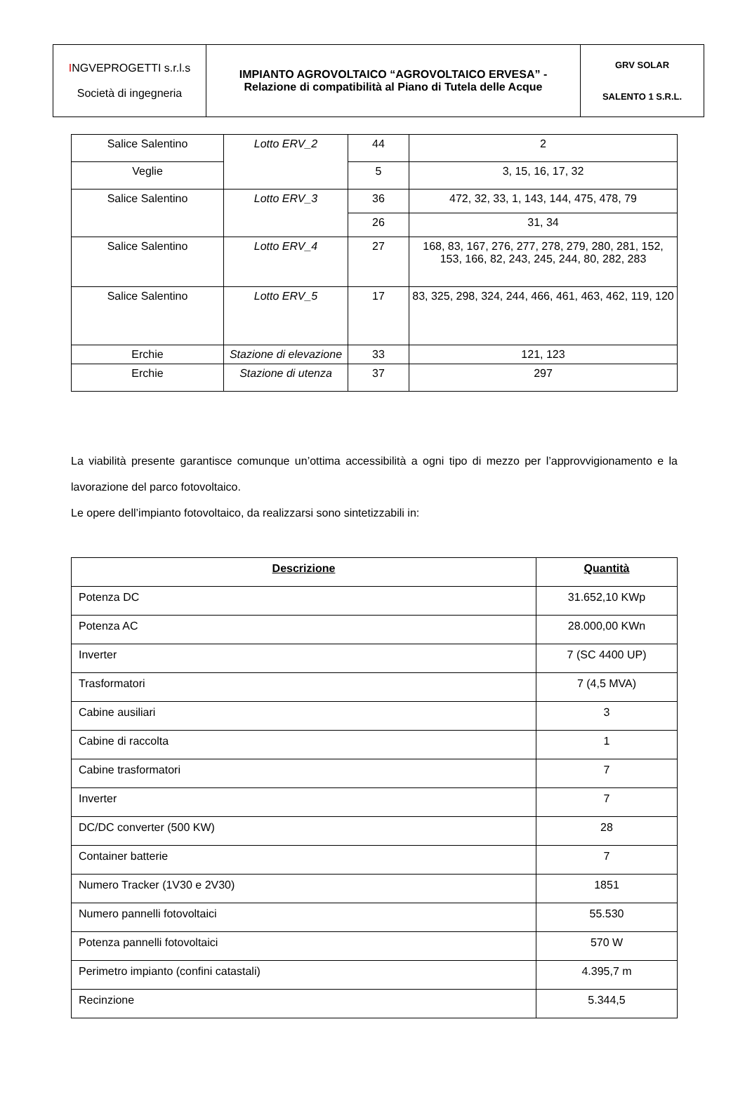| I NGVEPROGETTI s.r.l.s Società di ingegneria | IMPIANTO AGROVOLTAICO “AGROVOLTAICO ERVESA” - Relazione di compatibilità al Piano di Tutela delle Acque | GRV SOLAR SALENTO 1 S.R.L. |
| Salice Salentino | Lotto ERV_2 | 44 | 2 |
| Veglie | | 5 | 3, 15, 16, 17, 32 |
| Salice Salentino | Lotto ERV_3 | 36 | 472, 32, 33, 1, 143, 144, 475, 478, 79 |
| | | 26 | 31, 34 |
| Salice Salentino | Lotto ERV_4 | 27 | 168, 83, 167, 276, 277, 278, 279, 280, 281, 152, 153, 166, 82, 243, 245, 244, 80, 282, 283 |
| Salice Salentino | Lotto ERV_5 | 17 | 83, 325, 298, 324, 244, 466, 461, 463, 462, 119, 120 |
| Erchie | Stazione di elevazione | 33 | 121, 123 |
| Erchie | Stazione di utenza | 37 | 297 |
La viabilità presente garantisce comunque un’ottima accessibilità a ogni tipo di mezzo per l’approvvigionamento e la lavorazione del parco fotovoltaico.
Le opere dell’impianto fotovoltaico, da realizzarsi sono sintetizzabili in:
| Descrizione | Quantità |
| --- | --- |
| Potenza DC | 31.652,10 KWp |
| Potenza AC | 28.000,00 KWn |
| Inverter | 7 (SC 4400 UP) |
| Trasformatori | 7 (4,5 MVA) |
| Cabine ausiliari | 3 |
| Cabine di raccolta | 1 |
| Cabine trasformatori | 7 |
| Inverter | 7 |
| DC/DC converter (500 KW) | 28 |
| Container batterie | 7 |
| Numero Tracker (1V30 e 2V30) | 1851 |
| Numero pannelli fotovoltaici | 55.530 |
| Potenza pannelli fotovoltaici | 570 W |
| Perimetro impianto (confini catastali) | 4.395,7 m |
| Recinzione | 5.344,5 |